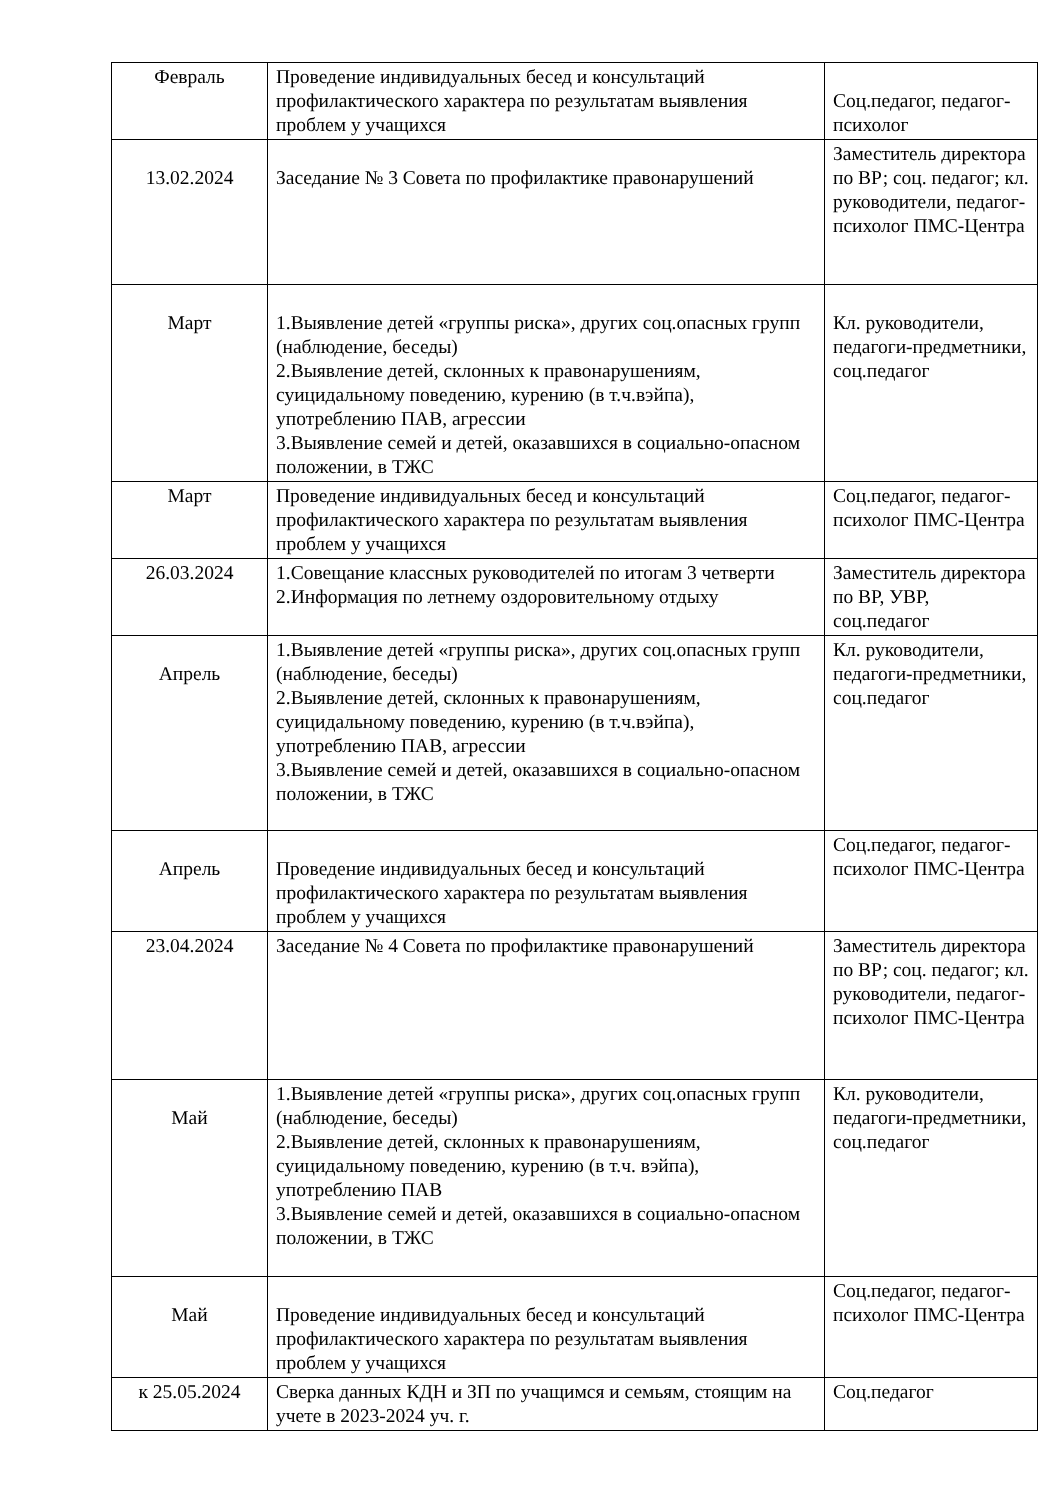| Февраль | Проведение индивидуальных бесед и консультаций профилактического характера по результатам выявления проблем у учащихся | Соц.педагог, педагог-психолог |
| 13.02.2024 | Заседание № 3 Совета по профилактике правонарушений | Заместитель директора по ВР; соц. педагог; кл. руководители, педагог-психолог ПМС-Центра |
| Март | 1.Выявление детей «группы риска», других соц.опасных групп (наблюдение, беседы) 2.Выявление детей, склонных к правонарушениям, суицидальному поведению, курению (в т.ч.вэйпа), употреблению ПАВ, агрессии 3.Выявление семей и детей, оказавшихся в социально-опасном положении, в ТЖС | Кл. руководители, педагоги-предметники, соц.педагог |
| Март | Проведение индивидуальных бесед и консультаций профилактического характера по результатам выявления проблем у учащихся | Соц.педагог, педагог-психолог ПМС-Центра |
| 26.03.2024 | 1.Совещание классных руководителей по итогам 3 четверти 2.Информация по летнему оздоровительному отдыху | Заместитель директора по ВР, УВР, соц.педагог |
| Апрель | 1.Выявление детей «группы риска», других соц.опасных групп (наблюдение, беседы) 2.Выявление детей, склонных к правонарушениям, суицидальному поведению, курению (в т.ч.вэйпа), употреблению ПАВ, агрессии 3.Выявление семей и детей, оказавшихся в социально-опасном положении, в ТЖС | Кл. руководители, педагоги-предметники, соц.педагог |
| Апрель | Проведение индивидуальных бесед и консультаций профилактического характера по результатам выявления проблем у учащихся | Соц.педагог, педагог-психолог ПМС-Центра |
| 23.04.2024 | Заседание № 4 Совета по профилактике правонарушений | Заместитель директора по ВР; соц. педагог; кл. руководители, педагог-психолог ПМС-Центра |
| Май | 1.Выявление детей «группы риска», других соц.опасных групп (наблюдение, беседы) 2.Выявление детей, склонных к правонарушениям, суицидальному поведению, курению (в т.ч. вэйпа), употреблению ПАВ 3.Выявление семей и детей, оказавшихся в социально-опасном положении, в ТЖС | Кл. руководители, педагоги-предметники, соц.педагог |
| Май | Проведение индивидуальных бесед и консультаций профилактического характера по результатам выявления проблем у учащихся | Соц.педагог, педагог-психолог ПМС-Центра |
| к 25.05.2024 | Сверка данных КДН и ЗП по учащимся и семьям, стоящим на учете в 2023-2024 уч. г. | Соц.педагог |